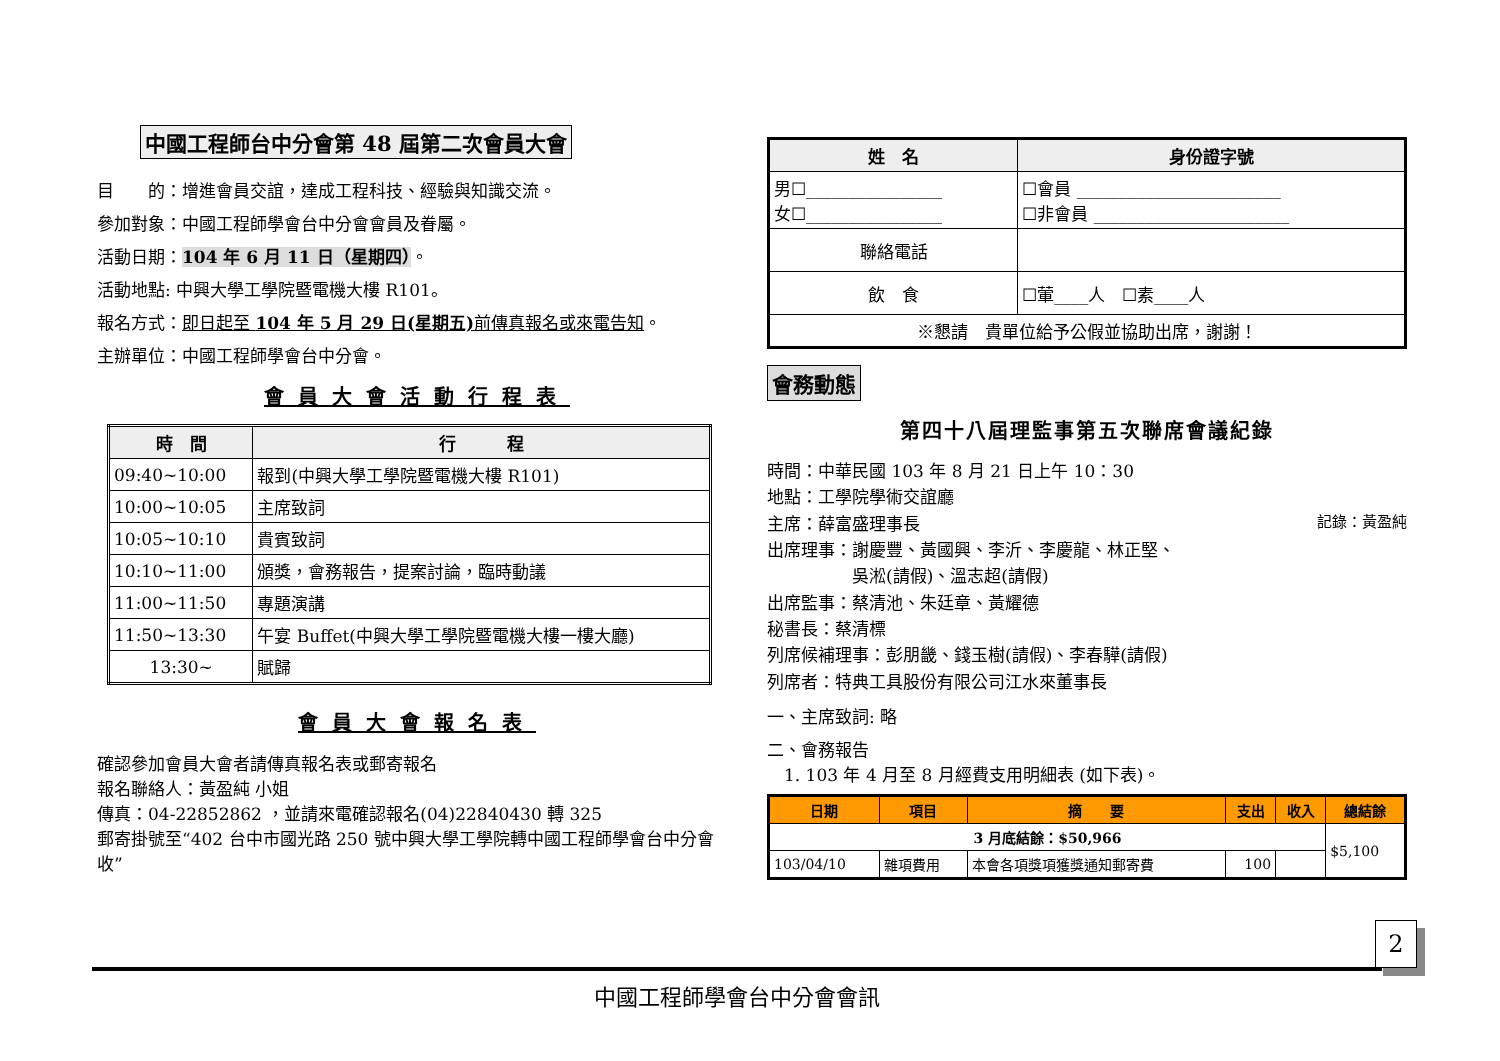中國工程師台中分會第 48 屆第二次會員大會
目　　的：增進會員交誼，達成工程科技、經驗與知識交流。
參加對象：中國工程師學會台中分會會員及眷屬。
活動日期：104 年 6 月 11 日（星期四）。
活動地點: 中興大學工學院暨電機大樓 R101。
報名方式：即日起至 104 年 5 月 29 日(星期五) 前傳真報名或來電告知。
主辦單位：中國工程師學會台中分會。
會員大會活動行程表
| 時 間 | 行 程 |
| --- | --- |
| 09:40~10:00 | 報到(中興大學工學院暨電機大樓 R101) |
| 10:00~10:05 | 主席致詞 |
| 10:05~10:10 | 貴賓致詞 |
| 10:10~11:00 | 頒獎，會務報告，提案討論，臨時動議 |
| 11:00~11:50 | 專題演講 |
| 11:50~13:30 | 午宴 Buffet(中興大學工學院暨電機大樓一樓大廳) |
| 13:30~ | 賦歸 |
會員大會報名表
確認參加會員大會者請傳真報名表或郵寄報名
報名聯絡人：黃盈純 小姐
傳真：04-22852862 ，並請來電確認報名(04)22840430 轉 325
郵寄掛號至“402 台中市國光路 250 號中興大學工學院轉中國工程師學會台中分會收”
| 姓 名 | 身份證字號 |
| --- | --- |
| 男☐________________ 女☐________________ | ☐會員 ________________________ ☐非會員 _______________________ |
| 聯絡電話 | |
| 飲 食 | ☐葷____人 ☐素____人 |
| ※懇請 貴單位給予公假並協助出席，謝謝！ | |
會務動態
第四十八屆理監事第五次聯席會議紀錄
時間：中華民國 103 年 8 月 21 日上午 10：30
地點：工學院學術交誼廳
主席：薛富盛理事長 記錄：黃盈純
出席理事：謝慶豐、黃國興、李沂、李慶龍、林正堅、
　　　　　吳淞(請假)、溫志超(請假)
出席監事：蔡清池、朱廷章、黃耀德
秘書長：蔡清標
列席候補理事：彭朋畿、錢玉樹(請假)、李春驊(請假)
列席者：特典工具股份有限公司江水來董事長
一、主席致詞: 略
二、會務報告
　1. 103 年 4 月至 8 月經費支用明細表 (如下表)。
| 日期 | 項目 | 摘 要 | 支出 | 收入 | 總結餘 |
| --- | --- | --- | --- | --- | --- |
| 3 月底結餘：$50,966 | | | | | $5,100 |
| 103/04/10 | 雜項費用 | 本會各項獎項獲獎通知郵寄費 | 100 | | |
2
中國工程師學會台中分會會訊